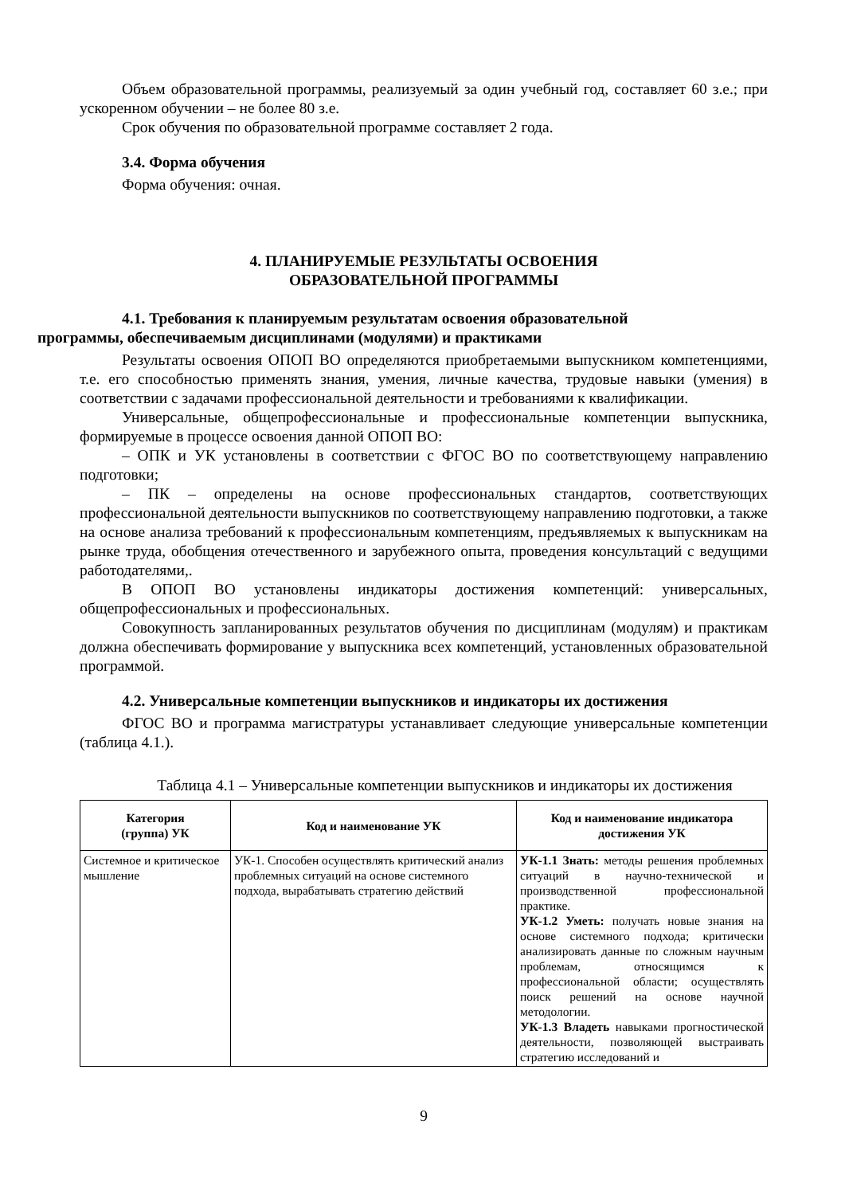Объем образовательной программы, реализуемый за один учебный год, составляет 60 з.е.; при ускоренном обучении – не более 80 з.е.
Срок обучения по образовательной программе составляет 2 года.
3.4. Форма обучения
Форма обучения: очная.
4. ПЛАНИРУЕМЫЕ РЕЗУЛЬТАТЫ ОСВОЕНИЯ
ОБРАЗОВАТЕЛЬНОЙ ПРОГРАММЫ
4.1. Требования к планируемым результатам освоения образовательной
программы, обеспечиваемым дисциплинами (модулями) и практиками
Результаты освоения ОПОП ВО определяются приобретаемыми выпускником компетенциями, т.е. его способностью применять знания, умения, личные качества, трудовые навыки (умения) в соответствии с задачами профессиональной деятельности и требованиями к квалификации.
Универсальные, общепрофессиональные и профессиональные компетенции выпускника, формируемые в процессе освоения данной ОПОП ВО:
– ОПК и УК установлены в соответствии с ФГОС ВО по соответствующему направлению подготовки;
– ПК – определены на основе профессиональных стандартов, соответствующих профессиональной деятельности выпускников по соответствующему направлению подготовки, а также на основе анализа требований к профессиональным компетенциям, предъявляемых к выпускникам на рынке труда, обобщения отечественного и зарубежного опыта, проведения консультаций с ведущими работодателями,.
В ОПОП ВО установлены индикаторы достижения компетенций: универсальных, общепрофессиональных и профессиональных.
Совокупность запланированных результатов обучения по дисциплинам (модулям) и практикам должна обеспечивать формирование у выпускника всех компетенций, установленных образовательной программой.
4.2. Универсальные компетенции выпускников и индикаторы их достижения
ФГОС ВО и программа магистратуры устанавливает следующие универсальные компетенции (таблица 4.1.).
Таблица 4.1 – Универсальные компетенции выпускников и индикаторы их достижения
| Категория (группа) УК | Код и наименование УК | Код и наименование индикатора достижения УК |
| --- | --- | --- |
| Системное и критическое мышление | УК-1. Способен осуществлять критический анализ проблемных ситуаций на основе системного подхода, вырабатывать стратегию действий | УК-1.1 Знать: методы решения проблемных ситуаций в научно-технической и производственной профессиональной практике. УК-1.2 Уметь: получать новые знания на основе системного подхода; критически анализировать данные по сложным научным проблемам, относящимся к профессиональной области; осуществлять поиск решений на основе научной методологии. УК-1.3 Владеть навыками прогностической деятельности, позволяющей выстраивать стратегию исследований и |
9